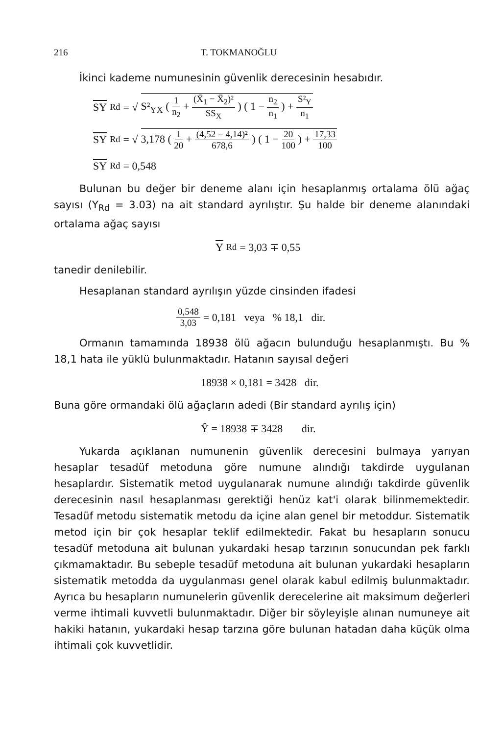216 T. TOKMANOĞLU
İkinci kademe numunesinin güvenlik derecesinin hesabıdır.
SY<sub>Rd</sub> = √ S²<sub>YX</sub> ( 1 n<sub>2</sub> + (X̄<sub>1</sub> − X̄<sub>2</sub>)² SS<sub>X</sub> ) ( 1 − n<sub>2</sub> n<sub>1</sub> ) + S²<sub>Y</sub> n<sub>1</sub>
SY<sub>Rd</sub> = √ 3,178 ( 1 20 + (4,52 − 4,14)² 678,6 ) ( 1 − 20 100 ) + 17,33 100
SY<sub>Rd</sub> = 0,548
Bulunan bu değer bir deneme alanı için hesaplanmış ortalama ölü ağaç sayısı (Y<sub>Rd</sub> = 3.03) na ait standard ayrılıştır. Şu halde bir deneme alanındaki ortalama ağaç sayısı
Y<sub>Rd</sub> = 3,03 ∓ 0,55
tanedir denilebilir.
Hesaplanan standard ayrılışın yüzde cinsinden ifadesi
0,548 3,03 = 0,181 veya % 18,1 dir.
Ormanın tamamında 18938 ölü ağacın bulunduğu hesaplanmıştı. Bu % 18,1 hata ile yüklü bulunmaktadır. Hatanın sayısal değeri
18938 × 0,181 = 3428 dir.
Buna göre ormandaki ölü ağaçların adedi (Bir standard ayrılış için)
Ŷ = 18938 ∓ 3428 dir.
Yukarda açıklanan numunenin güvenlik derecesini bulmaya yarıyan hesaplar tesadüf metoduna göre numune alındığı takdirde uygulanan hesaplardır. Sistematik metod uygulanarak numune alındığı takdirde güvenlik derecesinin nasıl hesaplanması gerektiği henüz kat'i olarak bilinmemektedir. Tesadüf metodu sistematik metodu da içine alan genel bir metoddur. Sistematik metod için bir çok hesaplar teklif edilmektedir. Fakat bu hesapların sonucu tesadüf metoduna ait bulunan yukardaki hesap tarzının sonucundan pek farklı çıkmamaktadır. Bu sebeple tesadüf metoduna ait bulunan yukardaki hesapların sistematik metodda da uygulanması genel olarak kabul edilmiş bulunmaktadır. Ayrıca bu hesapların numunelerin güvenlik derecelerine ait maksimum değerleri verme ihtimali kuvvetli bulunmaktadır. Diğer bir söyleyişle alınan numuneye ait hakiki hatanın, yukardaki hesap tarzına göre bulunan hatadan daha küçük olma ihtimali çok kuvvetlidir.